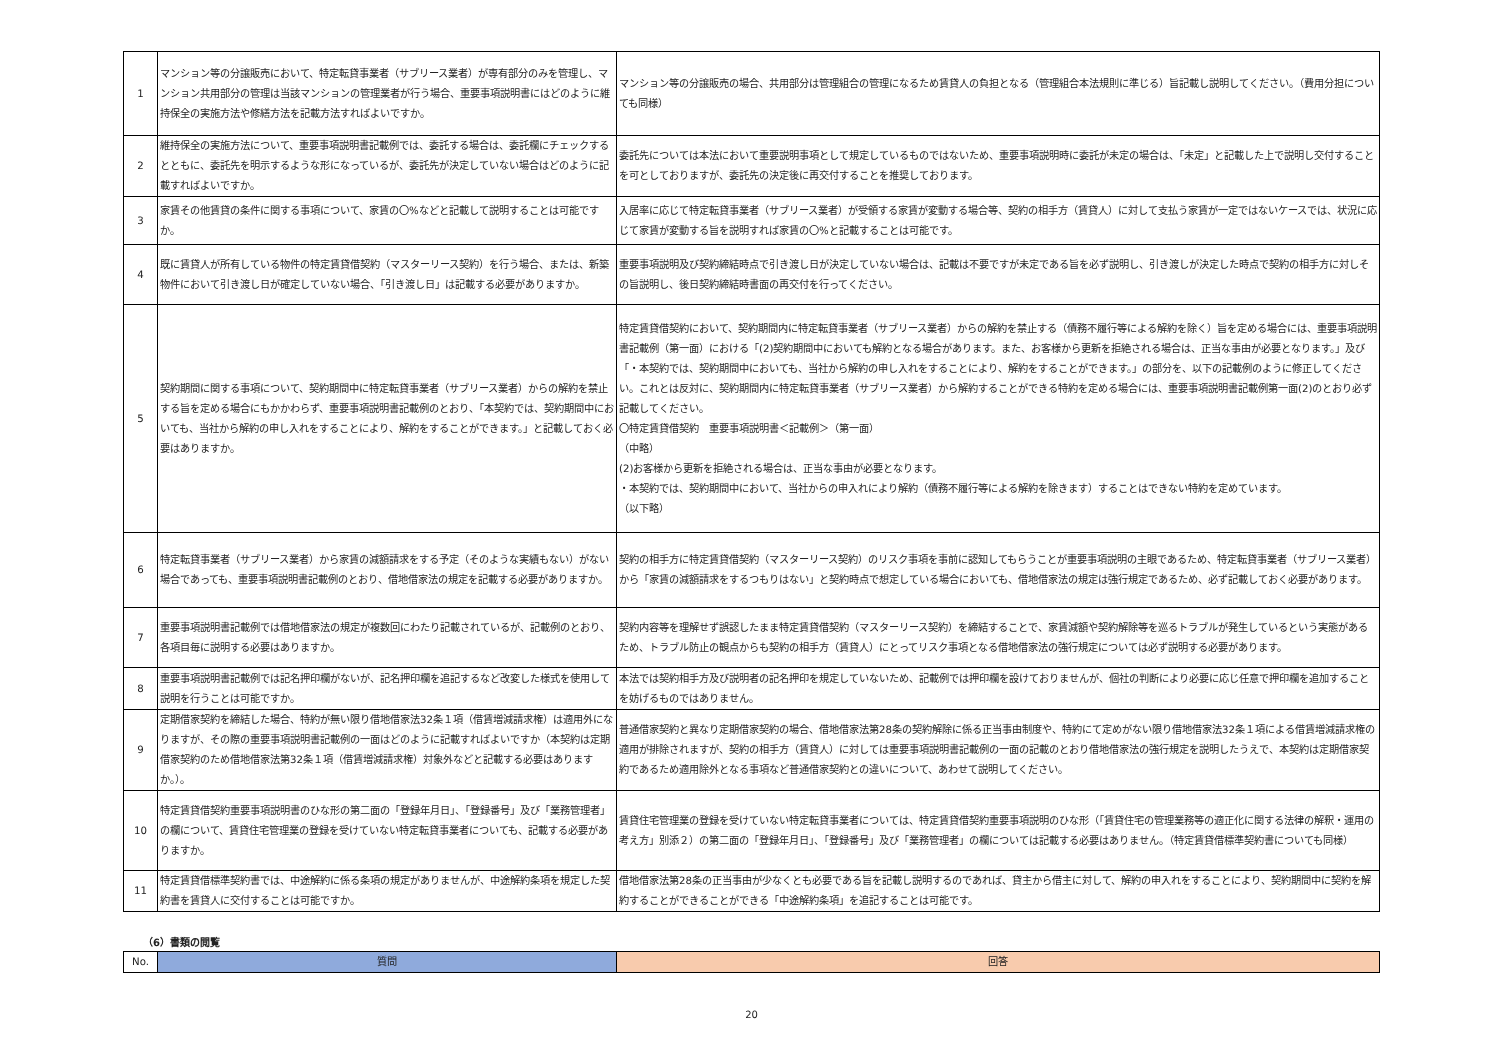| 1 | マンション等の分譲販売において、特定転貸事業者（サブリース業者）が専有部分のみを管理し、マンション共用部分の管理は当該マンションの管理業者が行う場合、重要事項説明書にはどのように維持保全の実施方法や修繕方法を記載方法すればよいですか。 | マンション等の分譲販売の場合、共用部分は管理組合の管理になるため賃貸人の負担となる（管理組合本法規則に準じる）旨記載し説明してください。（費用分担についても同様） |
| 2 | 維持保全の実施方法について、重要事項説明書記載例では、委託する場合は、委託欄にチェックするとともに、委託先を明示するような形になっているが、委託先が決定していない場合はどのように記載すればよいですか。 | 委託先については本法において重要説明事項として規定しているものではないため、重要事項説明時に委託が未定の場合は、「未定」と記載した上で説明し交付することを可としておりますが、委託先の決定後に再交付することを推奨しております。 |
| 3 | 家賃その他賃貸の条件に関する事項について、家賃の〇%などと記載して説明することは可能ですか。 | 入居率に応じて特定転貸事業者（サブリース業者）が受領する家賃が変動する場合等、契約の相手方（賃貸人）に対して支払う家賃が一定ではないケースでは、状況に応じて家賃が変動する旨を説明すれば家賃の〇%と記載することは可能です。 |
| 4 | 既に賃貸人が所有している物件の特定賃貸借契約（マスターリース契約）を行う場合、または、新築物件において引き渡し日が確定していない場合、「引き渡し日」は記載する必要がありますか。 | 重要事項説明及び契約締結時点で引き渡し日が決定していない場合は、記載は不要ですが未定である旨を必ず説明し、引き渡しが決定した時点で契約の相手方に対しその旨説明し、後日契約締結時書面の再交付を行ってください。 |
| 5 | 契約期間に関する事項について、契約期間中に特定転貸事業者（サブリース業者）からの解約を禁止する旨を定める場合にもかかわらず、重要事項説明書記載例のとおり、「本契約では、契約期間中においても、当社から解約の申し入れをすることにより、解約をすることができます。」と記載しておく必要はありますか。 | 特定賃貸借契約において、契約期間内に特定転貸事業者（サブリース業者）からの解約を禁止する（債務不履行等による解約を除く）旨を定める場合には、重要事項説明書記載例（第一面）における「(2)契約期間中においても解約となる場合があります。また、お客様から更新を拒絶される場合は、正当な事由が必要となります。」及び「・本契約では、契約期間中においても、当社から解約の申し入れをすることにより、解約をすることができます。」の部分を、以下の記載例のように修正してください。これとは反対に、契約期間内に特定転貸事業者（サブリース業者）から解約することができる特約を定める場合には、重要事項説明書記載例第一面(2)のとおり必ず記載してください。 〇特定賃貸借契約 重要事項説明書＜記載例＞（第一面） （中略） (2)お客様から更新を拒絶される場合は、正当な事由が必要となります。 ・本契約では、契約期間中において、当社からの申入れにより解約（債務不履行等による解約を除きます）することはできない特約を定めています。 （以下略） |
| 6 | 特定転貸事業者（サブリース業者）から家賃の減額請求をする予定（そのような実績もない）がない場合であっても、重要事項説明書記載例のとおり、借地借家法の規定を記載する必要がありますか。 | 契約の相手方に特定賃貸借契約（マスターリース契約）のリスク事項を事前に認知してもらうことが重要事項説明の主眼であるため、特定転貸事業者（サブリース業者）から「家賃の減額請求をするつもりはない」と契約時点で想定している場合においても、借地借家法の規定は強行規定であるため、必ず記載しておく必要があります。 |
| 7 | 重要事項説明書記載例では借地借家法の規定が複数回にわたり記載されているが、記載例のとおり、各項目毎に説明する必要はありますか。 | 契約内容等を理解せず誤認したまま特定賃貸借契約（マスターリース契約）を締結することで、家賃減額や契約解除等を巡るトラブルが発生しているという実態があるため、トラブル防止の観点からも契約の相手方（賃貸人）にとってリスク事項となる借地借家法の強行規定については必ず説明する必要があります。 |
| 8 | 重要事項説明書記載例では記名押印欄がないが、記名押印欄を追記するなど改変した様式を使用して説明を行うことは可能ですか。 | 本法では契約相手方及び説明者の記名押印を規定していないため、記載例では押印欄を設けておりませんが、個社の判断により必要に応じ任意で押印欄を追加することを妨げるものではありません。 |
| 9 | 定期借家契約を締結した場合、特約が無い限り借地借家法32条１項（借賃増減請求権）は適用外になりますが、その際の重要事項説明書記載例の一面はどのように記載すればよいですか（本契約は定期借家契約のため借地借家法第32条１項（借賃増減請求権）対象外などと記載する必要はありますか。）。 | 普通借家契約と異なり定期借家契約の場合、借地借家法第28条の契約解除に係る正当事由制度や、特約にて定めがない限り借地借家法32条１項による借賃増減請求権の適用が排除されますが、契約の相手方（賃貸人）に対しては重要事項説明書記載例の一面の記載のとおり借地借家法の強行規定を説明したうえで、本契約は定期借家契約であるため適用除外となる事項など普通借家契約との違いについて、あわせて説明してください。 |
| 10 | 特定賃貸借契約重要事項説明書のひな形の第二面の「登録年月日」、「登録番号」及び「業務管理者」の欄について、賃貸住宅管理業の登録を受けていない特定転貸事業者についても、記載する必要がありますか。 | 賃貸住宅管理業の登録を受けていない特定転貸事業者については、特定賃貸借契約重要事項説明のひな形（「賃貸住宅の管理業務等の適正化に関する法律の解釈・運用の考え方」別添２）の第二面の「登録年月日」、「登録番号」及び「業務管理者」の欄については記載する必要はありません。（特定賃貸借標準契約書についても同様） |
| 11 | 特定賃貸借標準契約書では、中途解約に係る条項の規定がありませんが、中途解約条項を規定した契約書を賃貸人に交付することは可能ですか。 | 借地借家法第28条の正当事由が少なくとも必要である旨を記載し説明するのであれば、貸主から借主に対して、解約の申入れをすることにより、契約期間中に契約を解約することができることができる「中途解約条項」を追記することは可能です。 |
（6）書類の閲覧
| No. | 質問 | 回答 |
| --- | --- | --- |
20